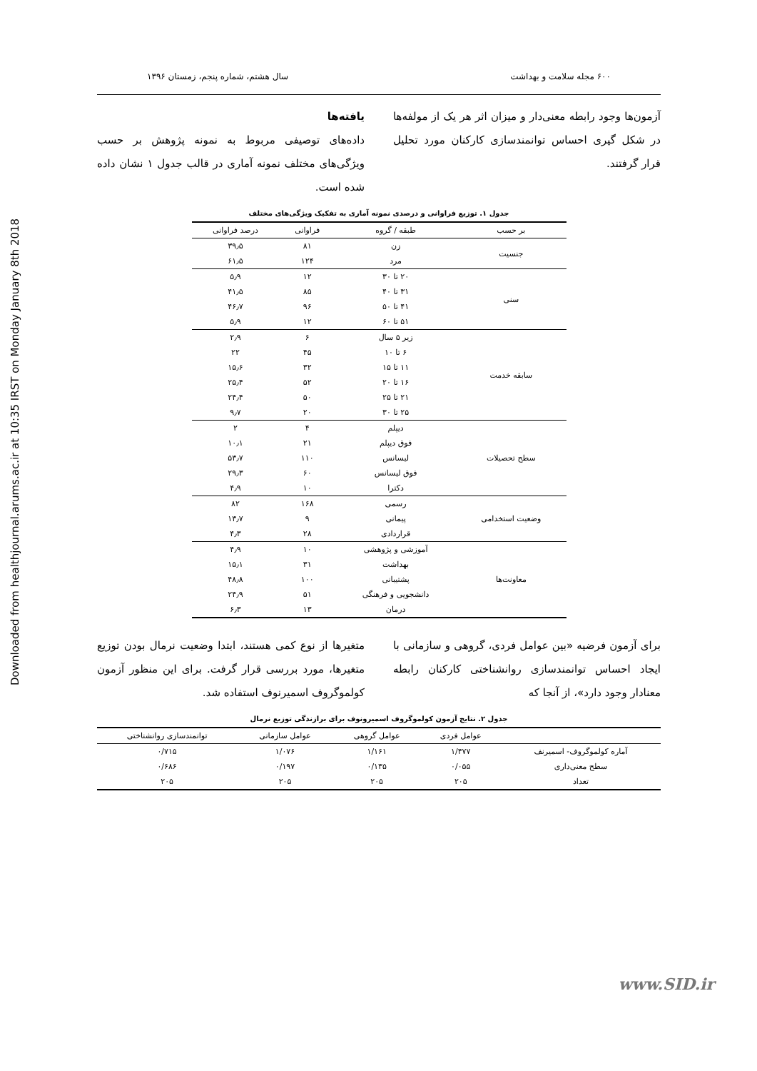Downloaded from healthjournal.arums.ac.ir at 10:35 IRST on Monday January 8th 2018
۶۰۰ مجله سلامت و بهداشت سال هشتم، شماره پنجم، زمستان ۱۳۹۶
آزمون‌ها وجود رابطه معنی‌دار و میزان اثر هر یک از مولفه‌ها در شکل گیری احساس توانمندسازی کارکنان مورد تحلیل قرار گرفتند.
یافته‌ها
داده‌های توصیفی مربوط به نمونه پژوهش بر حسب ویژگی‌های مختلف نمونه آماری در قالب جدول ۱ نشان داده شده است.
جدول ۱. توزیع فراوانی و درصدی نمونه آماری به تفکیک ویژگی‌های مختلف
| بر حسب | طبقه / گروه | فراوانی | درصد فراوانی |
| --- | --- | --- | --- |
| جنسیت | زن | ۸۱ | ۳۹٫۵ |
| | مرد | ۱۲۴ | ۶۱٫۵ |
| سنی | ۲۰ تا ۳۰ | ۱۲ | ۵٫۹ |
| | ۳۱ تا ۴۰ | ۸۵ | ۴۱٫۵ |
| | ۴۱ تا ۵۰ | ۹۶ | ۴۶٫۷ |
| | ۵۱ تا ۶۰ | ۱۲ | ۵٫۹ |
| سابقه خدمت | زیر ۵ سال | ۶ | ۲٫۹ |
| | ۶ تا ۱۰ | ۴۵ | ۲۲ |
| | ۱۱ تا ۱۵ | ۳۲ | ۱۵٫۶ |
| | ۱۶ تا ۲۰ | ۵۲ | ۲۵٫۴ |
| | ۲۱ تا ۲۵ | ۵۰ | ۲۴٫۴ |
| | ۲۵ تا ۳۰ | ۲۰ | ۹٫۷ |
| سطح تحصیلات | دیپلم | ۴ | ۲ |
| | فوق دیپلم | ۲۱ | ۱۰٫۱ |
| | لیسانس | ۱۱۰ | ۵۳٫۷ |
| | فوق لیسانس | ۶۰ | ۲۹٫۳ |
| | دکترا | ۱۰ | ۴٫۹ |
| وضعیت استخدامی | رسمی | ۱۶۸ | ۸۲ |
| | پیمانی | ۹ | ۱۳٫۷ |
| | قراردادی | ۲۸ | ۴٫۳ |
| معاونت‌ها | آموزشی و پژوهشی | ۱۰ | ۴٫۹ |
| | بهداشت | ۳۱ | ۱۵٫۱ |
| | پشتیبانی | ۱۰۰ | ۴۸٫۸ |
| | دانشجویی و فرهنگی | ۵۱ | ۲۴٫۹ |
| | درمان | ۱۳ | ۶٫۳ |
برای آزمون فرضیه «بین عوامل فردی، گروهی و سازمانی با ایجاد احساس توانمندسازی روانشناختی کارکنان رابطه معنادار وجود دارد»، از آنجا که
متغیرها از نوع کمی هستند، ابتدا وضعیت نرمال بودن توزیع متغیرها، مورد بررسی قرار گرفت. برای این منظور آزمون کولموگروف اسمیرنوف استفاده شد.
جدول ۲. نتایج آزمون کولموگروف اسمیرونوف برای برازندگی توزیع نرمال
| | عوامل فردی | عوامل گروهی | عوامل سازمانی | توانمندسازی روانشناختی |
| --- | --- | --- | --- | --- |
| آماره کولموگروف- اسمیرنف | ۱/۴۷۷ | ۱/۱۶۱ | ۱/۰۷۶ | ۰/۷۱۵ |
| سطح معنی‌داری | ۰/۰۵۵ | ۰/۱۳۵ | ۰/۱۹۷ | ۰/۶۸۶ |
| تعداد | ۲۰۵ | ۲۰۵ | ۲۰۵ | ۲۰۵ |
www.SID.ir